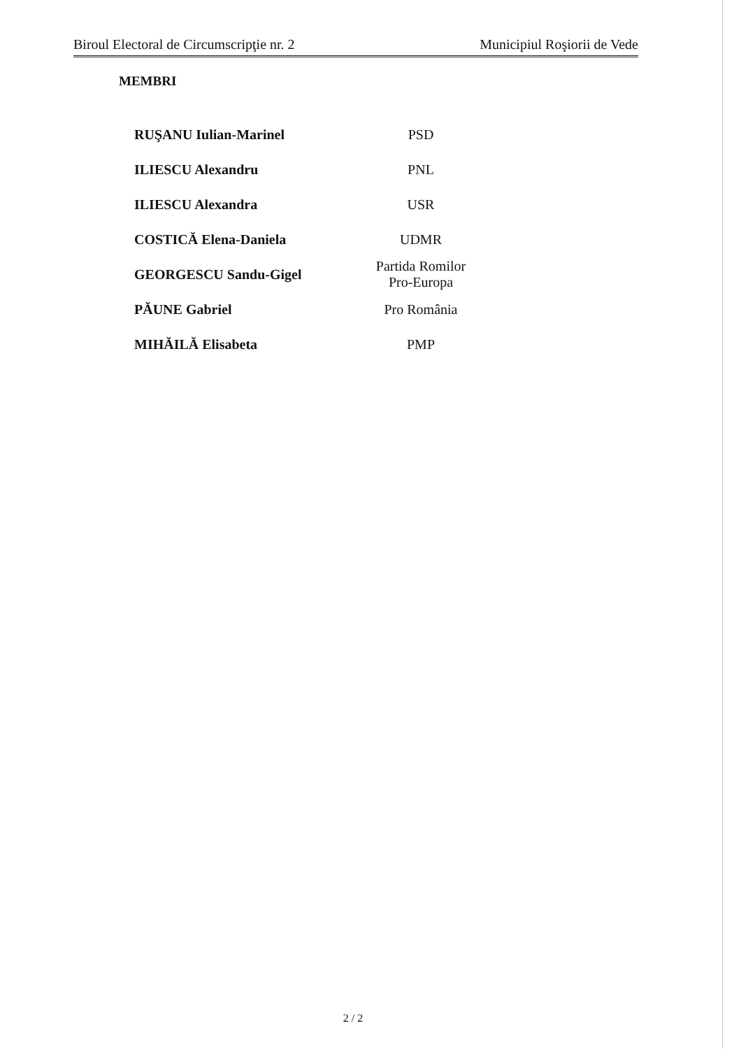Biroul Electoral de Circumscripţie nr. 2 Municipiul Roşiorii de Vede
MEMBRI
| RUŞANU Iulian-Marinel | PSD |
| ILIESCU Alexandru | PNL |
| ILIESCU Alexandra | USR |
| COSTICĂ Elena-Daniela | UDMR |
| GEORGESCU Sandu-Gigel | Partida Romilor Pro-Europa |
| PĂUNE Gabriel | Pro România |
| MIHĂILĂ Elisabeta | PMP |
2 / 2